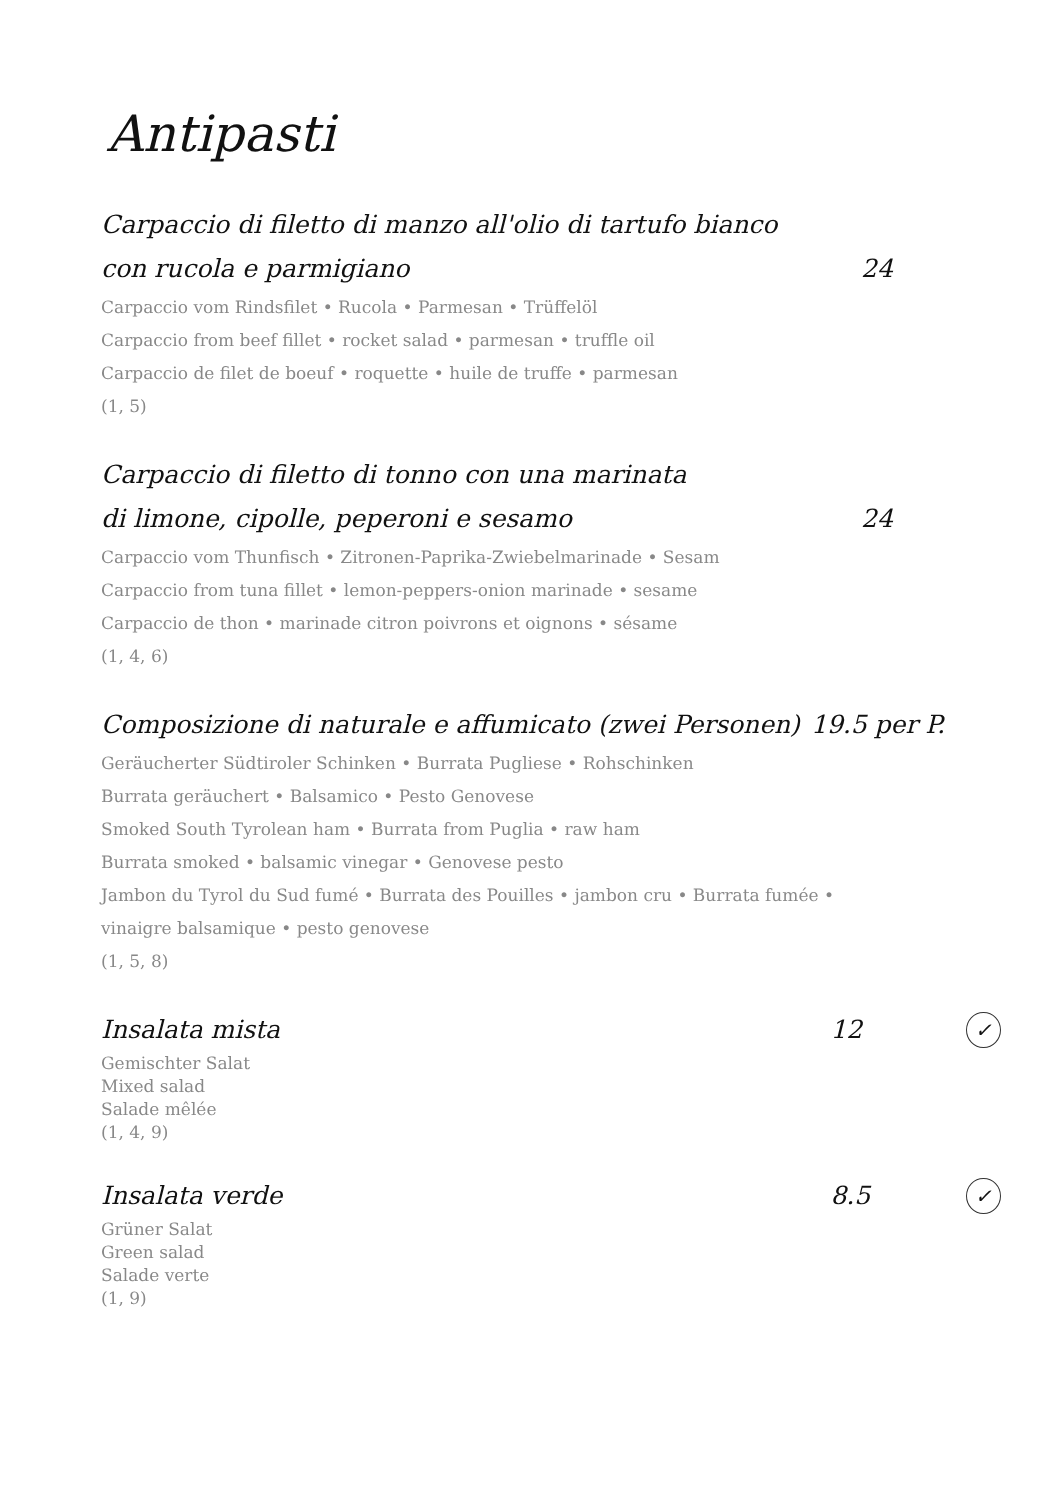Antipasti
Carpaccio di filetto di manzo all'olio di tartufo bianco
con rucola e parmigiano 24
Carpaccio vom Rindsfilet • Rucola • Parmesan • Trüffelöl
Carpaccio from beef fillet • rocket salad • parmesan • truffle oil
Carpaccio de filet de boeuf • roquette • huile de truffe • parmesan
(1, 5)
Carpaccio di filetto di tonno con una marinata
di limone, cipolle, peperoni e sesamo 24
Carpaccio vom Thunfisch • Zitronen-Paprika-Zwiebelmarinade • Sesam
Carpaccio from tuna fillet • lemon-peppers-onion marinade • sesame
Carpaccio de thon • marinade citron poivrons et oignons • sésame
(1, 4, 6)
Composizione di naturale e affumicato (zwei Personen) 19.5 per P.
Geräucherter Südtiroler Schinken • Burrata Pugliese • Rohschinken
Burrata geräuchert • Balsamico • Pesto Genovese
Smoked South Tyrolean ham • Burrata from Puglia • raw ham
Burrata smoked • balsamic vinegar • Genovese pesto
Jambon du Tyrol du Sud fumé • Burrata des Pouilles • jambon cru • Burrata fumée •
vinaigre balsamique • pesto genovese
(1, 5, 8)
Insalata mista 12 ✓
Gemischter Salat
Mixed salad
Salade mêlée
(1, 4, 9)
Insalata verde 8.5 ✓
Grüner Salat
Green salad
Salade verte
(1, 9)